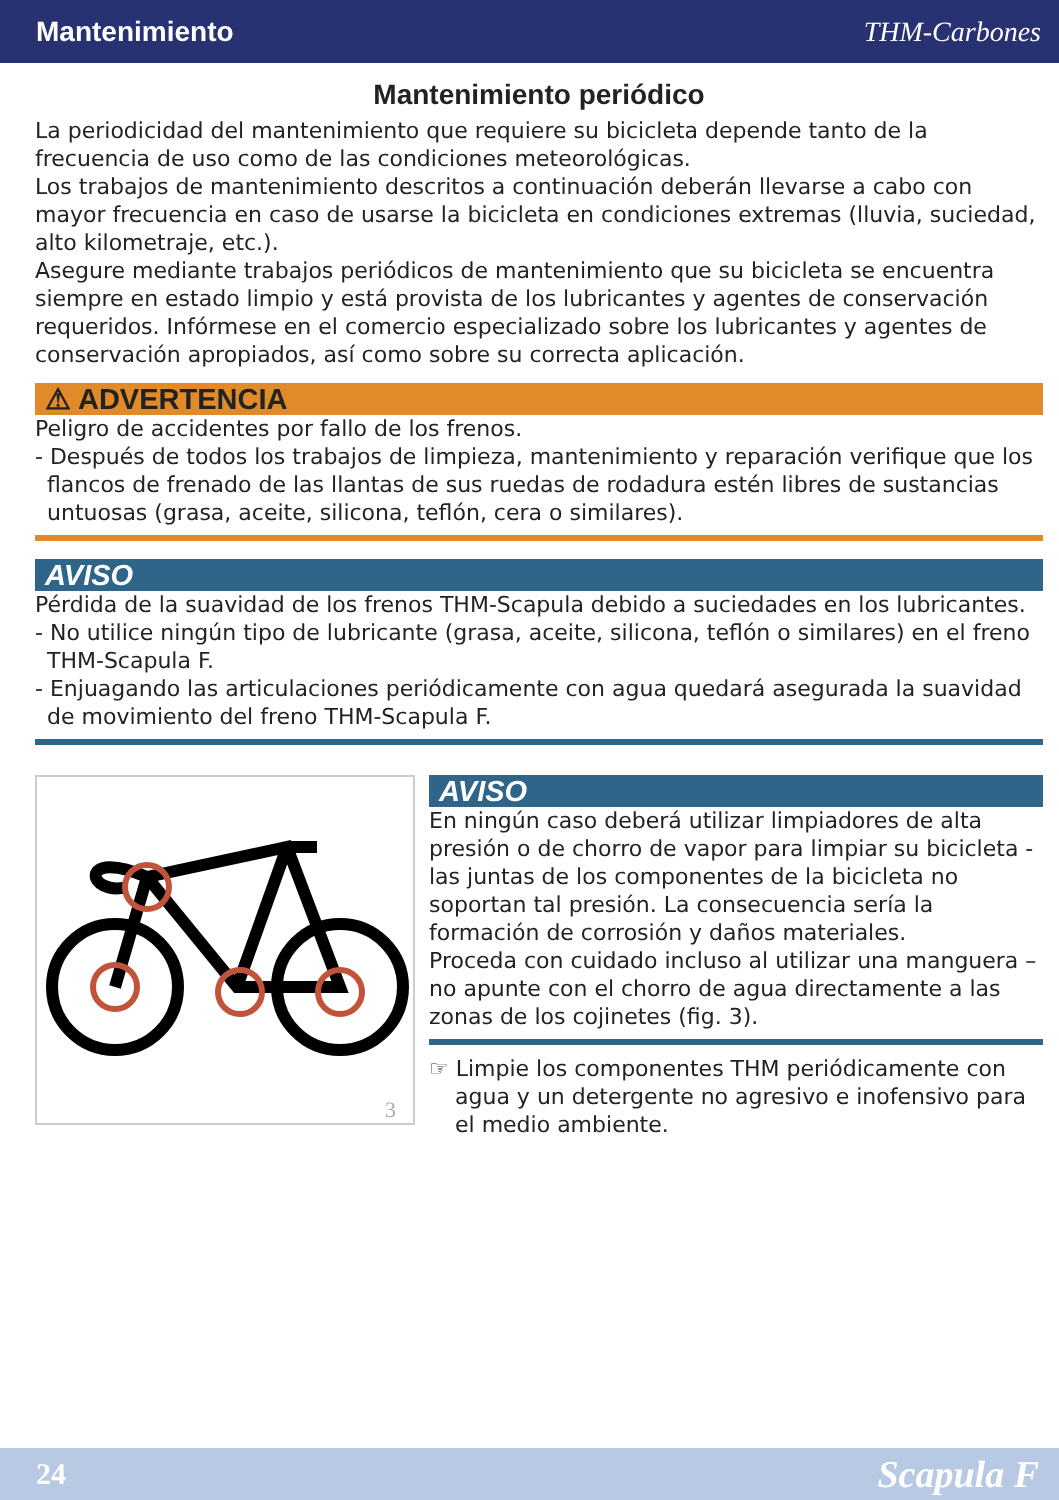Mantenimiento THM-Carbones
Mantenimiento periódico
La periodicidad del mantenimiento que requiere su bicicleta depende tanto de la frecuencia de uso como de las condiciones meteorológicas.
Los trabajos de mantenimiento descritos a continuación deberán llevarse a cabo con mayor frecuencia en caso de usarse la bicicleta en condiciones extremas (lluvia, suciedad, alto kilometraje, etc.).
Asegure mediante trabajos periódicos de mantenimiento que su bicicleta se encuentra siempre en estado limpio y está provista de los lubricantes y agentes de conservación requeridos. Infórmese en el comercio especializado sobre los lubricantes y agentes de conservación apropiados, así como sobre su correcta aplicación.
⚠ ADVERTENCIA
Peligro de accidentes por fallo de los frenos.
- Después de todos los trabajos de limpieza, mantenimiento y reparación verifique que los flancos de frenado de las llantas de sus ruedas de rodadura estén libres de sustancias untuosas (grasa, aceite, silicona, teflón, cera o similares).
AVISO
Pérdida de la suavidad de los frenos THM-Scapula debido a suciedades en los lubricantes.
- No utilice ningún tipo de lubricante (grasa, aceite, silicona, teflón o similares) en el freno THM-Scapula F.
- Enjuagando las articulaciones periódicamente con agua quedará asegurada la suavidad de movimiento del freno THM-Scapula F.
3
AVISO
En ningún caso deberá utilizar limpiadores de alta presión o de chorro de vapor para limpiar su bicicleta - las juntas de los componentes de la bicicleta no soportan tal presión. La consecuencia sería la formación de corrosión y daños materiales.
Proceda con cuidado incluso al utilizar una manguera – no apunte con el chorro de agua directamente a las zonas de los cojinetes (fig. 3).
☞ Limpie los componentes THM periódicamente con agua y un detergente no agresivo e inofensivo para el medio ambiente.
24 Scapula F